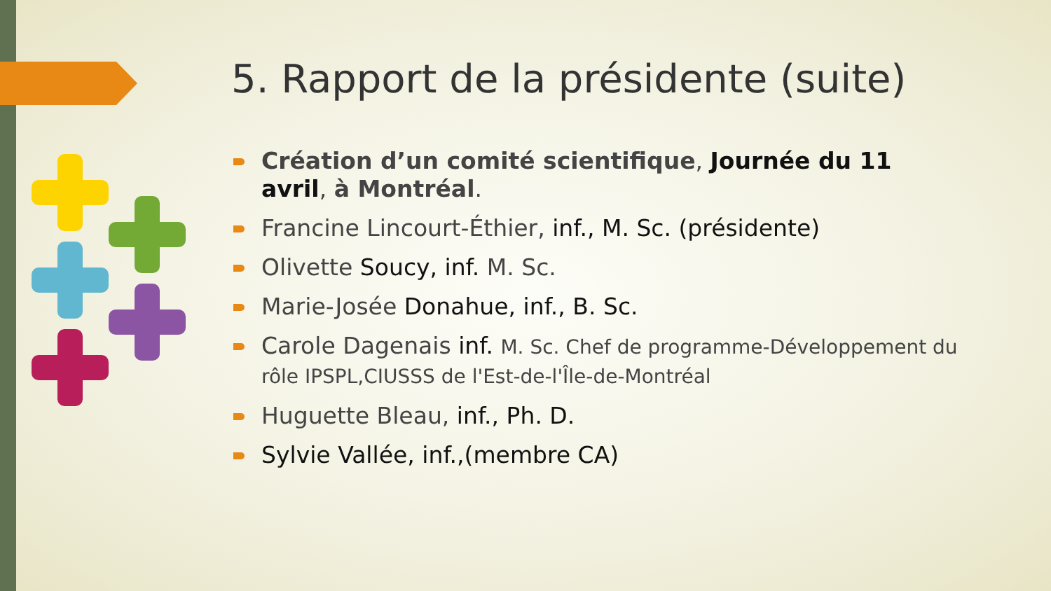5. Rapport de la présidente (suite)
Création d’un comité scientifique, Journée du 11 avril, à Montréal.
Francine Lincourt-Éthier, inf., M. Sc. (présidente)
Olivette Soucy, inf. M. Sc.
Marie-Josée Donahue, inf., B. Sc.
Carole Dagenais inf. M. Sc. Chef de programme-Développement du rôle IPSPL,CIUSSS de l'Est-de-l'Île-de-Montréal
Huguette Bleau, inf., Ph. D.
Sylvie Vallée, inf.,(membre CA)